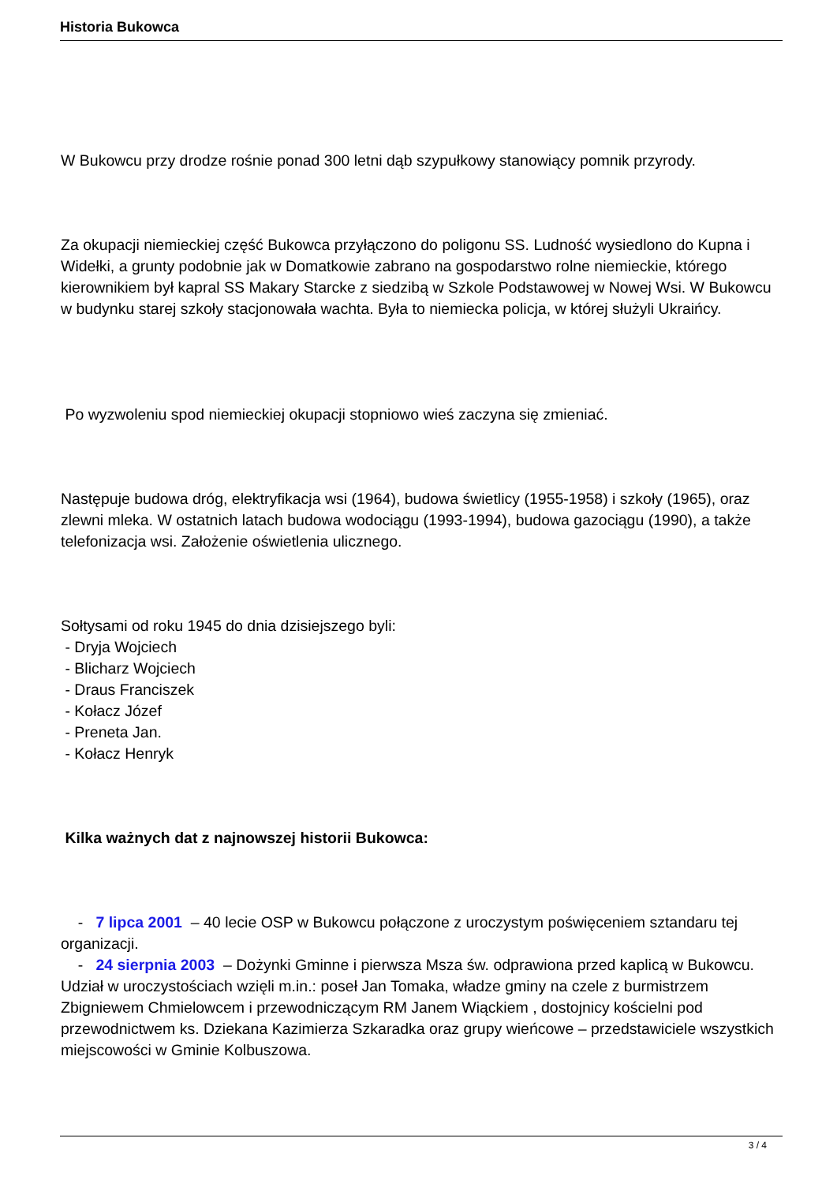Historia Bukowca
W Bukowcu przy drodze rośnie ponad 300 letni dąb szypułkowy stanowiący pomnik przyrody.
Za okupacji niemieckiej część Bukowca przyłączono do poligonu SS. Ludność wysiedlono do Kupna i Widełki, a grunty podobnie jak w Domatkowie zabrano na gospodarstwo rolne niemieckie, którego kierownikiem był kapral SS Makary Starcke z siedzibą w Szkole Podstawowej w Nowej Wsi. W Bukowcu w budynku starej szkoły stacjonowała wachta. Była to niemiecka policja, w której służyli Ukraińcy.
Po wyzwoleniu spod niemieckiej okupacji stopniowo wieś zaczyna się zmieniać.
Następuje budowa dróg, elektryfikacja wsi (1964), budowa świetlicy (1955-1958) i szkoły (1965), oraz zlewni mleka. W ostatnich latach budowa wodociągu (1993-1994), budowa gazociągu (1990), a także telefonizacja wsi. Założenie oświetlenia ulicznego.
Sołtysami od roku 1945 do dnia dzisiejszego byli:
- Dryja Wojciech
- Blicharz Wojciech
- Draus Franciszek
- Kołacz Józef
- Preneta Jan.
- Kołacz Henryk
Kilka ważnych dat z najnowszej historii Bukowca:
- 7 lipca 2001 – 40 lecie OSP w Bukowcu połączone z uroczystym poświęceniem sztandaru tej organizacji.
- 24 sierpnia 2003 – Dożynki Gminne i pierwsza Msza św. odprawiona przed kaplicą w Bukowcu. Udział w uroczystościach wzięli m.in.: poseł Jan Tomaka, władze gminy na czele z burmistrzem Zbigniewem Chmielowcem i przewodniczącym RM Janem Wiąckiem , dostojnicy kościelni pod przewodnictwem ks. Dziekana Kazimierza Szkaradka oraz grupy wieńcowe – przedstawiciele wszystkich miejscowości w Gminie Kolbuszowa.
3 / 4